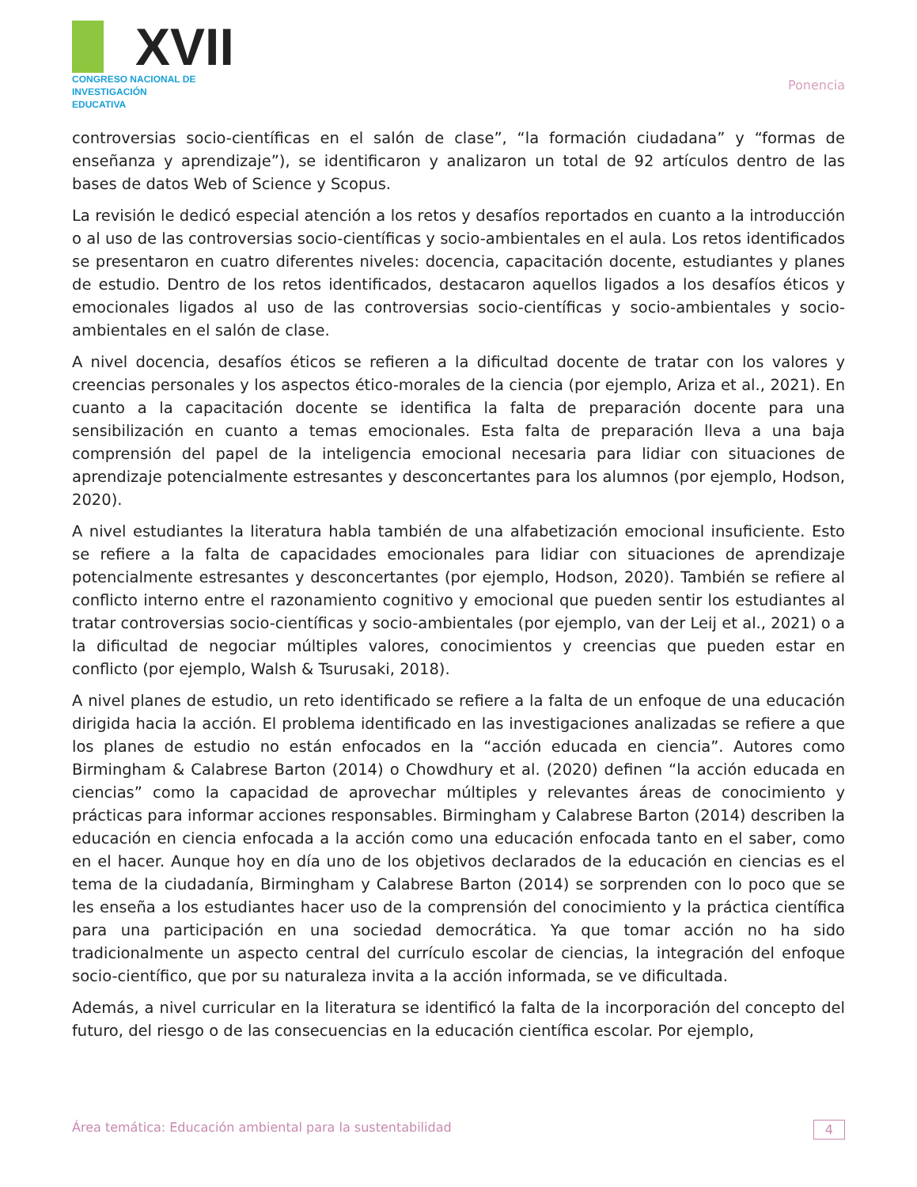XVII
CONGRESO NACIONAL DE
INVESTIGACIÓN EDUCATIVA
Ponencia
controversias socio-científicas en el salón de clase”, “la formación ciudadana” y “formas de enseñanza y aprendizaje”), se identificaron y analizaron un total de 92 artículos dentro de las bases de datos Web of Science y Scopus.
La revisión le dedicó especial atención a los retos y desafíos reportados en cuanto a la introducción o al uso de las controversias socio-científicas y socio-ambientales en el aula. Los retos identificados se presentaron en cuatro diferentes niveles: docencia, capacitación docente, estudiantes y planes de estudio. Dentro de los retos identificados, destacaron aquellos ligados a los desafíos éticos y emocionales ligados al uso de las controversias socio-científicas y socio-ambientales y socio-ambientales en el salón de clase.
A nivel docencia, desafíos éticos se refieren a la dificultad docente de tratar con los valores y creencias personales y los aspectos ético-morales de la ciencia (por ejemplo, Ariza et al., 2021). En cuanto a la capacitación docente se identifica la falta de preparación docente para una sensibilización en cuanto a temas emocionales. Esta falta de preparación lleva a una baja comprensión del papel de la inteligencia emocional necesaria para lidiar con situaciones de aprendizaje potencialmente estresantes y desconcertantes para los alumnos (por ejemplo, Hodson, 2020).
A nivel estudiantes la literatura habla también de una alfabetización emocional insuficiente. Esto se refiere a la falta de capacidades emocionales para lidiar con situaciones de aprendizaje potencialmente estresantes y desconcertantes (por ejemplo, Hodson, 2020). También se refiere al conflicto interno entre el razonamiento cognitivo y emocional que pueden sentir los estudiantes al tratar controversias socio-científicas y socio-ambientales (por ejemplo, van der Leij et al., 2021) o a la dificultad de negociar múltiples valores, conocimientos y creencias que pueden estar en conflicto (por ejemplo, Walsh & Tsurusaki, 2018).
A nivel planes de estudio, un reto identificado se refiere a la falta de un enfoque de una educación dirigida hacia la acción. El problema identificado en las investigaciones analizadas se refiere a que los planes de estudio no están enfocados en la “acción educada en ciencia”. Autores como Birmingham & Calabrese Barton (2014) o Chowdhury et al. (2020) definen “la acción educada en ciencias” como la capacidad de aprovechar múltiples y relevantes áreas de conocimiento y prácticas para informar acciones responsables. Birmingham y Calabrese Barton (2014) describen la educación en ciencia enfocada a la acción como una educación enfocada tanto en el saber, como en el hacer. Aunque hoy en día uno de los objetivos declarados de la educación en ciencias es el tema de la ciudadanía, Birmingham y Calabrese Barton (2014) se sorprenden con lo poco que se les enseña a los estudiantes hacer uso de la comprensión del conocimiento y la práctica científica para una participación en una sociedad democrática. Ya que tomar acción no ha sido tradicionalmente un aspecto central del currículo escolar de ciencias, la integración del enfoque socio-científico, que por su naturaleza invita a la acción informada, se ve dificultada.
Además, a nivel curricular en la literatura se identificó la falta de la incorporación del concepto del futuro, del riesgo o de las consecuencias en la educación científica escolar. Por ejemplo,
Área temática: Educación ambiental para la sustentabilidad 4